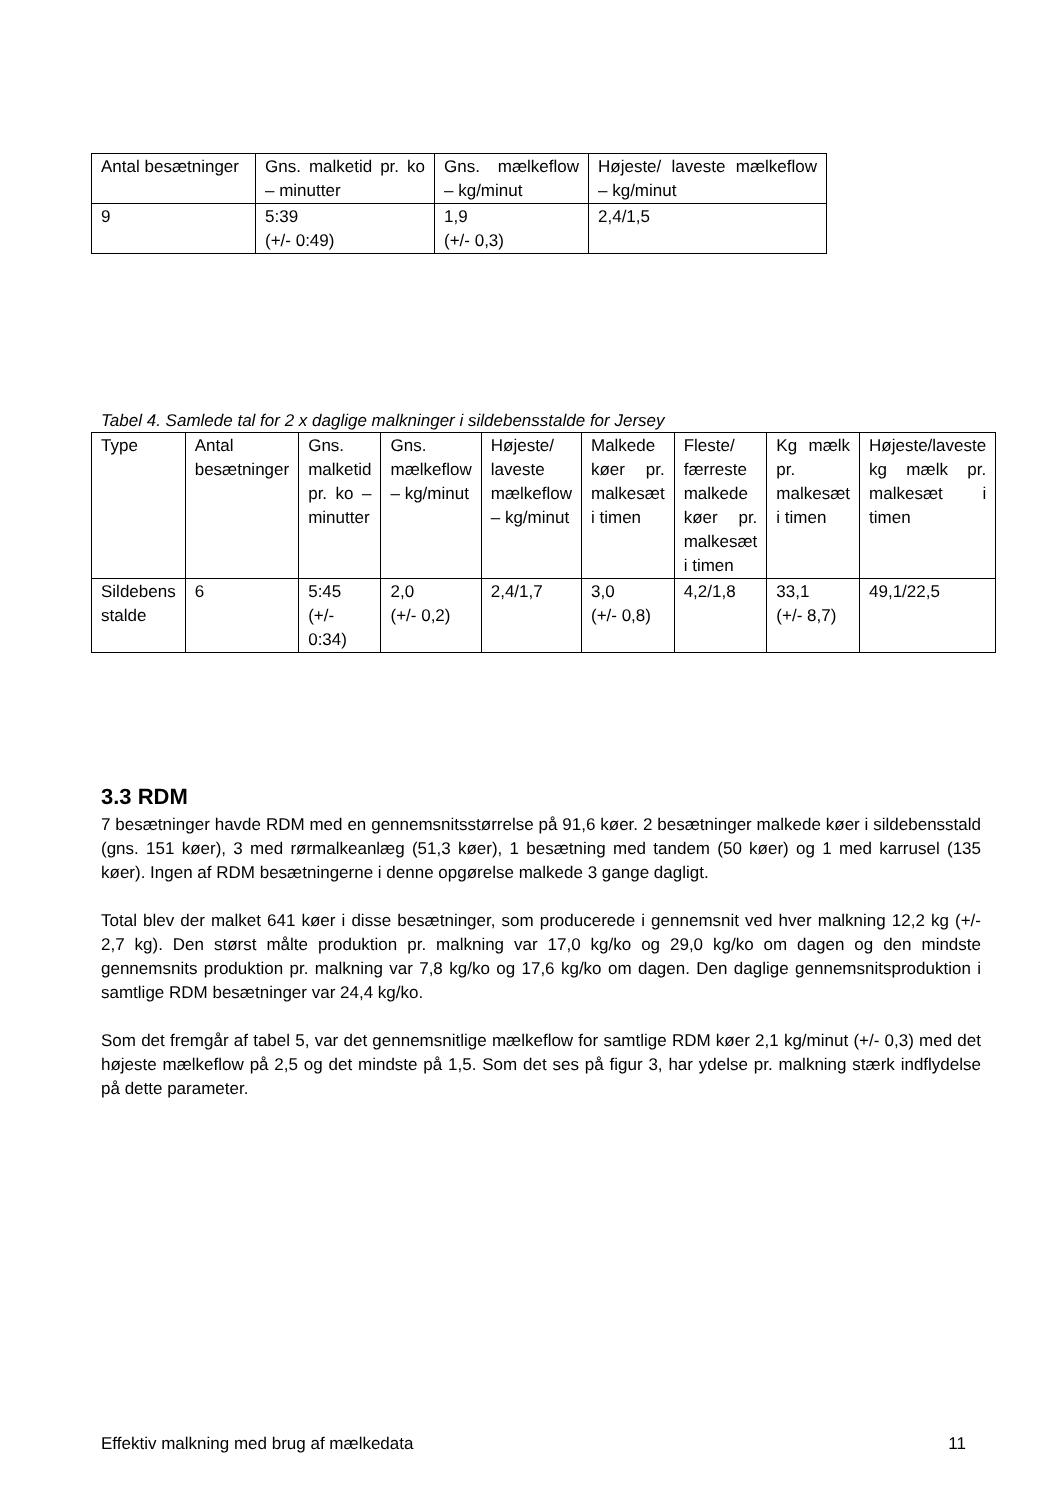| Antal besætninger | Gns. malketid pr. ko – minutter | Gns. mælkeflow – kg/minut | Højeste/ laveste mælkeflow – kg/minut |
| 9 | 5:39 (+/- 0:49) | 1,9 (+/- 0,3) | 2,4/1,5 |
Tabel 4. Samlede tal for 2 x daglige malkninger i sildebensstalde for Jersey
| Type | Antal besætninger | Gns. malketid pr. ko – minutter | Gns. mælkeflow – kg/minut | Højeste/ laveste mælkeflow – kg/minut | Malkede køer pr. malkesæt i timen | Fleste/ færreste malkede køer pr. malkesæt i timen | Kg mælk pr. malkesæt i timen | Højeste/laveste kg mælk pr. malkesæt i timen |
| Sildebens stalde | 6 | 5:45 (+/- 0:34) | 2,0 (+/- 0,2) | 2,4/1,7 | 3,0 (+/- 0,8) | 4,2/1,8 | 33,1 (+/- 8,7) | 49,1/22,5 |
3.3 RDM
7 besætninger havde RDM med en gennemsnitsstørrelse på 91,6 køer. 2 besætninger malkede køer i sildebensstald (gns. 151 køer), 3 med rørmalkeanlæg (51,3 køer), 1 besætning med tandem (50 køer) og 1 med karrusel (135 køer). Ingen af RDM besætningerne i denne opgørelse malkede 3 gange dagligt.
Total blev der malket 641 køer i disse besætninger, som producerede i gennemsnit ved hver malkning 12,2 kg (+/- 2,7 kg). Den størst målte produktion pr. malkning var 17,0 kg/ko og 29,0 kg/ko om dagen og den mindste gennemsnits produktion pr. malkning var 7,8 kg/ko og 17,6 kg/ko om dagen. Den daglige gennemsnitsproduktion i samtlige RDM besætninger var 24,4 kg/ko.
Som det fremgår af tabel 5, var det gennemsnitlige mælkeflow for samtlige RDM køer 2,1 kg/minut (+/- 0,3) med det højeste mælkeflow på 2,5 og det mindste på 1,5. Som det ses på figur 3, har ydelse pr. malkning stærk indflydelse på dette parameter.
Effektiv malkning med brug af mælkedata 11